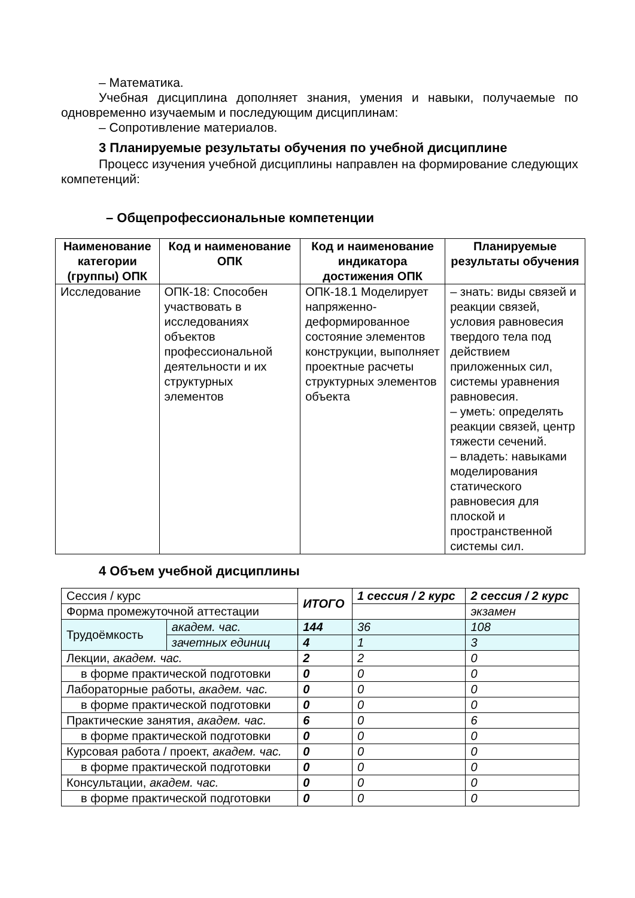– Математика.
Учебная дисциплина дополняет знания, умения и навыки, получаемые по одновременно изучаемым и последующим дисциплинам:
– Сопротивление материалов.
3 Планируемые результаты обучения по учебной дисциплине
Процесс изучения учебной дисциплины направлен на формирование следующих компетенций:
– Общепрофессиональные компетенции
| Наименование категории (группы) ОПК | Код и наименование ОПК | Код и наименование индикатора достижения ОПК | Планируемые результаты обучения |
| --- | --- | --- | --- |
| Исследование | ОПК-18: Способен участвовать в исследованиях объектов профессиональной деятельности и их структурных элементов | ОПК-18.1 Моделирует напряженно-деформированное состояние элементов конструкции, выполняет проектные расчеты структурных элементов объекта | – знать: виды связей и реакции связей, условия равновесия твердого тела под действием приложенных сил, системы уравнения равновесия. – уметь: определять реакции связей, центр тяжести сечений. – владеть: навыками моделирования статического равновесия для плоской и пространственной системы сил. |
4 Объем учебной дисциплины
| Сессия / курс | | ИТОГО | 1 сессия / 2 курс | 2 сессия / 2 курс |
| Форма промежуточной аттестации | | | | экзамен |
| Трудоёмкость | академ. час. | 144 | 36 | 108 |
| | зачетных единиц | 4 | 1 | 3 |
| Лекции, академ. час. | | 2 | 2 | 0 |
| в форме практической подготовки | | 0 | 0 | 0 |
| Лабораторные работы, академ. час. | | 0 | 0 | 0 |
| в форме практической подготовки | | 0 | 0 | 0 |
| Практические занятия, академ. час. | | 6 | 0 | 6 |
| в форме практической подготовки | | 0 | 0 | 0 |
| Курсовая работа / проект, академ. час. | | 0 | 0 | 0 |
| в форме практической подготовки | | 0 | 0 | 0 |
| Консультации, академ. час. | | 0 | 0 | 0 |
| в форме практической подготовки | | 0 | 0 | 0 |